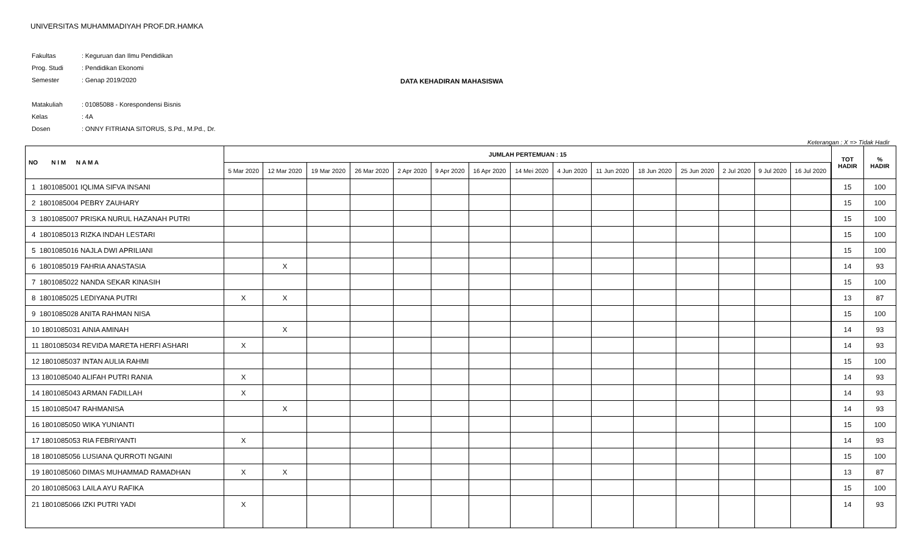UNIVERSITAS MUHAMMADIYAH PROF.DR.HAMKA
| Fakultas | : Keguruan dan Ilmu Pendidikan |
| Prog. Studi | : Pendidikan Ekonomi |
| Semester | : Genap 2019/2020 |
| Matakuliah | : 01085088 - Korespondensi Bisnis |
| Kelas | : 4A |
| Dosen | : ONNY FITRIANA SITORUS, S.Pd., M.Pd., Dr. |
DATA KEHADIRAN MAHASISWA
Keterangan : X => Tidak Hadir
| NO N I M N A M A | JUMLAH PERTEMUAN : 15 | | | | | | | | | | | | | | | | TOT HADIR | % HADIR |
| --- | --- | --- | --- | --- | --- | --- | --- | --- | --- | --- | --- | --- | --- | --- | --- | --- | --- | --- |
| | 5 Mar 2020 | 12 Mar 2020 | 19 Mar 2020 | 26 Mar 2020 | 2 Apr 2020 | 9 Apr 2020 | 16 Apr 2020 | 14 Mei 2020 | 4 Jun 2020 | 11 Jun 2020 | 18 Jun 2020 | 25 Jun 2020 | 2 Jul 2020 | 9 Jul 2020 | 16 Jul 2020 | | | |
| 1 1801085001 IQLIMA SIFVA INSANI | | | | | | | | | | | | | | | | | 15 | 100 |
| 2 1801085004 PEBRY ZAUHARY | | | | | | | | | | | | | | | | | 15 | 100 |
| 3 1801085007 PRISKA NURUL HAZANAH PUTRI | | | | | | | | | | | | | | | | | 15 | 100 |
| 4 1801085013 RIZKA INDAH LESTARI | | | | | | | | | | | | | | | | | 15 | 100 |
| 5 1801085016 NAJLA DWI APRILIANI | | | | | | | | | | | | | | | | | 15 | 100 |
| 6 1801085019 FAHRIA ANASTASIA | | X | | | | | | | | | | | | | | | 14 | 93 |
| 7 1801085022 NANDA SEKAR KINASIH | | | | | | | | | | | | | | | | | 15 | 100 |
| 8 1801085025 LEDIYANA PUTRI | X | X | | | | | | | | | | | | | | | 13 | 87 |
| 9 1801085028 ANITA RAHMAN NISA | | | | | | | | | | | | | | | | | 15 | 100 |
| 10 1801085031 AINIA AMINAH | | X | | | | | | | | | | | | | | | 14 | 93 |
| 11 1801085034 REVIDA MARETA HERFI ASHARI | X | | | | | | | | | | | | | | | | 14 | 93 |
| 12 1801085037 INTAN AULIA RAHMI | | | | | | | | | | | | | | | | | 15 | 100 |
| 13 1801085040 ALIFAH PUTRI RANIA | X | | | | | | | | | | | | | | | | 14 | 93 |
| 14 1801085043 ARMAN FADILLAH | X | | | | | | | | | | | | | | | | 14 | 93 |
| 15 1801085047 RAHMANISA | | X | | | | | | | | | | | | | | | 14 | 93 |
| 16 1801085050 WIKA YUNIANTI | | | | | | | | | | | | | | | | | 15 | 100 |
| 17 1801085053 RIA FEBRIYANTI | X | | | | | | | | | | | | | | | | 14 | 93 |
| 18 1801085056 LUSIANA QURROTI NGAINI | | | | | | | | | | | | | | | | | 15 | 100 |
| 19 1801085060 DIMAS MUHAMMAD RAMADHAN | X | X | | | | | | | | | | | | | | | 13 | 87 |
| 20 1801085063 LAILA AYU RAFIKA | | | | | | | | | | | | | | | | | 15 | 100 |
| 21 1801085066 IZKI PUTRI YADI | X | | | | | | | | | | | | | | | | 14 | 93 |